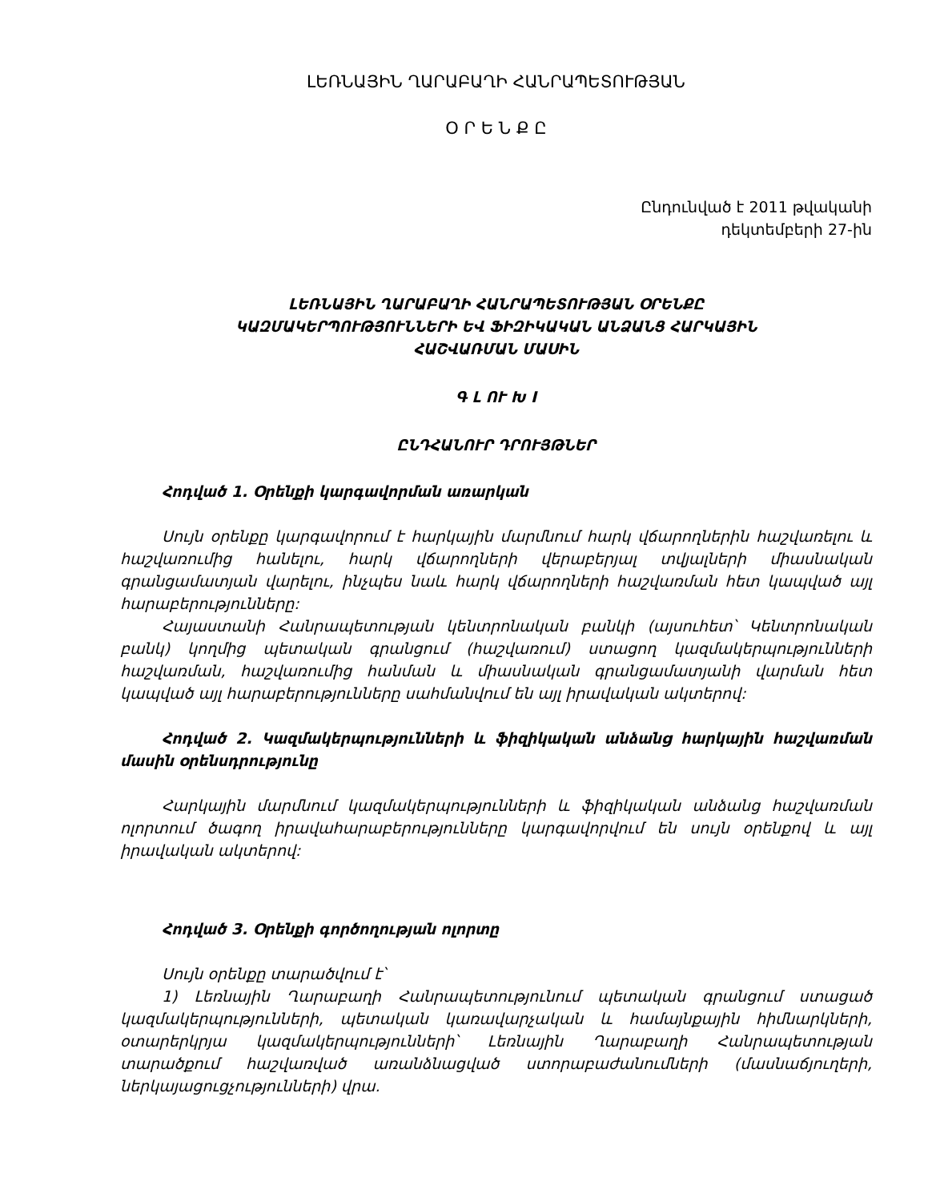ԼԵՌՆԱՅԻՆ ՂԱՐԱԲԱՂԻ ՀԱՆՐԱՊԵՏՈՒԹՅԱՆ
Օ Ր Ե Ն Ք Ը
Ընդունված է 2011 թվականի
դեկտեմբերի 27-ին
ԼԵՌՆԱՅԻՆ ՂԱՐԱԲԱՂԻ ՀԱՆՐԱՊԵՏՈՒԹՅԱՆ ՕՐԵՆՔԸ
ԿԱԶՄԱԿԵՐՊՈՒԹՅՈՒՆՆԵՐԻ ԵՎ ՖԻԶԻԿԱԿԱՆ ԱՆՁԱՆՑ ՀԱՐԿԱՅԻՆ
ՀԱՇՎԱՌՄԱՆ ՄԱՍԻՆ
Գ Լ ՈՒ Խ I
ԸՆԴՀԱՆՈՒՐ ԴՐՈՒՅԹՆԵՐ
Հոդված 1. Օրենքի կարգավորման առարկան
Սույն օրենքը կարգավորում է հարկային մարմնում հարկ վճարողներին հաշվառելու և հաշվառումից հանելու, հարկ վճարողների վերաբերյալ տվյալների միասնական գրանցամատյան վարելու, ինչպես նաև հարկ վճարողների հաշվառման հետ կապված այլ հարաբերությունները:
Հայաստանի Հանրապետության կենտրոնական բանկի (այսուհետ՝ Կենտրոնական բանկ) կողմից պետական գրանցում (հաշվառում) ստացող կազմակերպությունների հաշվառման, հաշվառումից հանման և միասնական գրանցամատյանի վարման հետ կապված այլ հարաբերությունները սահմանվում են այլ իրավական ակտերով:
Հոդված 2. Կազմակերպությունների և ֆիզիկական անձանց հարկային հաշվառման մասին օրենսդրությունը
Հարկային մարմնում կազմակերպությունների և ֆիզիկական անձանց հաշվառման ոլորտում ծագող իրավահարաբերությունները կարգավորվում են սույն օրենքով և այլ իրավական ակտերով:
Հոդված 3. Օրենքի գործողության ոլորտը
Սույն օրենքը տարածվում է՝
1) Լեռնային Ղարաբաղի Հանրապետությունում պետական գրանցում ստացած կազմակերպությունների, պետական կառավարչական և համայնքային հիմնարկների, օտարերկրյա կազմակերպությունների՝ Լեռնային Ղարաբաղի Հանրապետության տարածքում հաշվառված առանձնացված ստորաբաժանումների (մասնաճյուղերի, ներկայացուցչությունների) վրա.